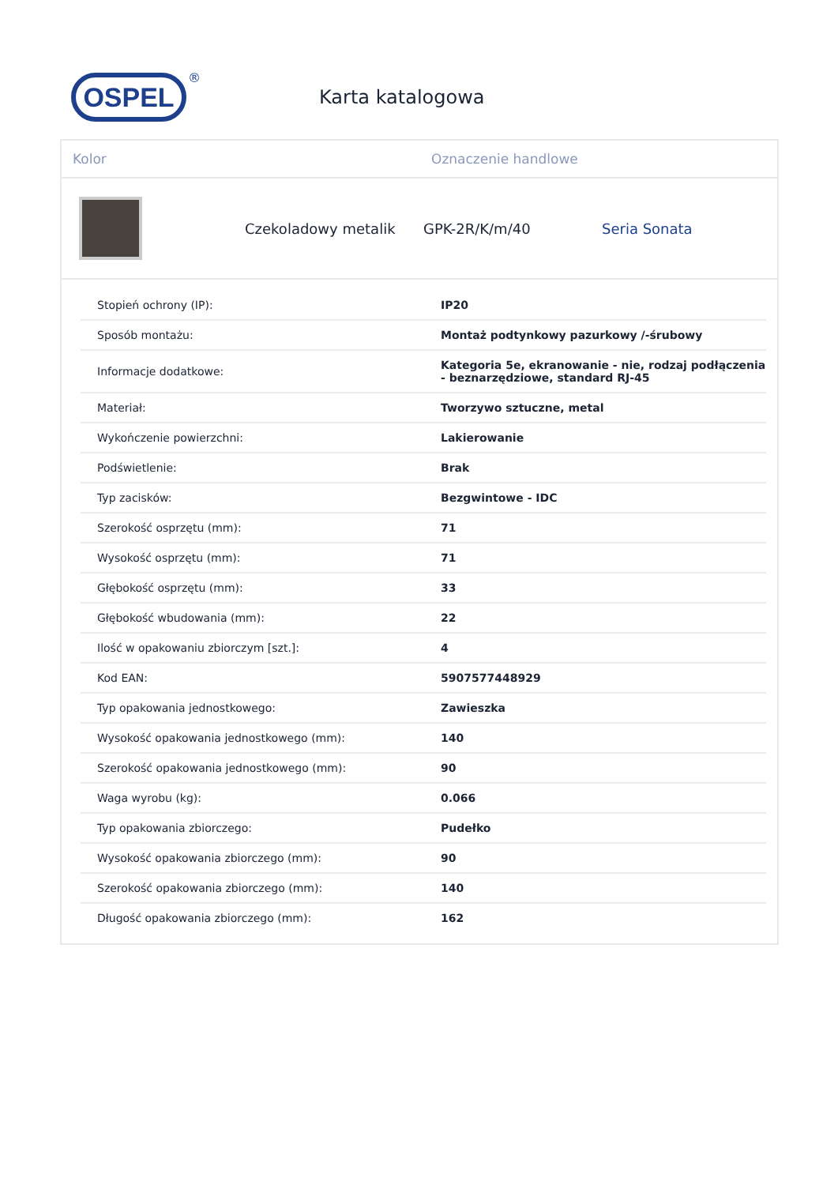OSPEL
®
Karta katalogowa
Kolor Oznaczenie handlowe
Czekoladowy metalik GPK-2R/K/m/40 Seria Sonata
| Stopień ochrony (IP): | IP20 |
| Sposób montażu: | Montaż podtynkowy pazurkowy /-śrubowy |
| Informacje dodatkowe: | Kategoria 5e, ekranowanie - nie, rodzaj podłączenia - beznarzędziowe, standard RJ-45 |
| Materiał: | Tworzywo sztuczne, metal |
| Wykończenie powierzchni: | Lakierowanie |
| Podświetlenie: | Brak |
| Typ zacisków: | Bezgwintowe - IDC |
| Szerokość osprzętu (mm): | 71 |
| Wysokość osprzętu (mm): | 71 |
| Głębokość osprzętu (mm): | 33 |
| Głębokość wbudowania (mm): | 22 |
| Ilość w opakowaniu zbiorczym [szt.]: | 4 |
| Kod EAN: | 5907577448929 |
| Typ opakowania jednostkowego: | Zawieszka |
| Wysokość opakowania jednostkowego (mm): | 140 |
| Szerokość opakowania jednostkowego (mm): | 90 |
| Waga wyrobu (kg): | 0.066 |
| Typ opakowania zbiorczego: | Pudełko |
| Wysokość opakowania zbiorczego (mm): | 90 |
| Szerokość opakowania zbiorczego (mm): | 140 |
| Długość opakowania zbiorczego (mm): | 162 |